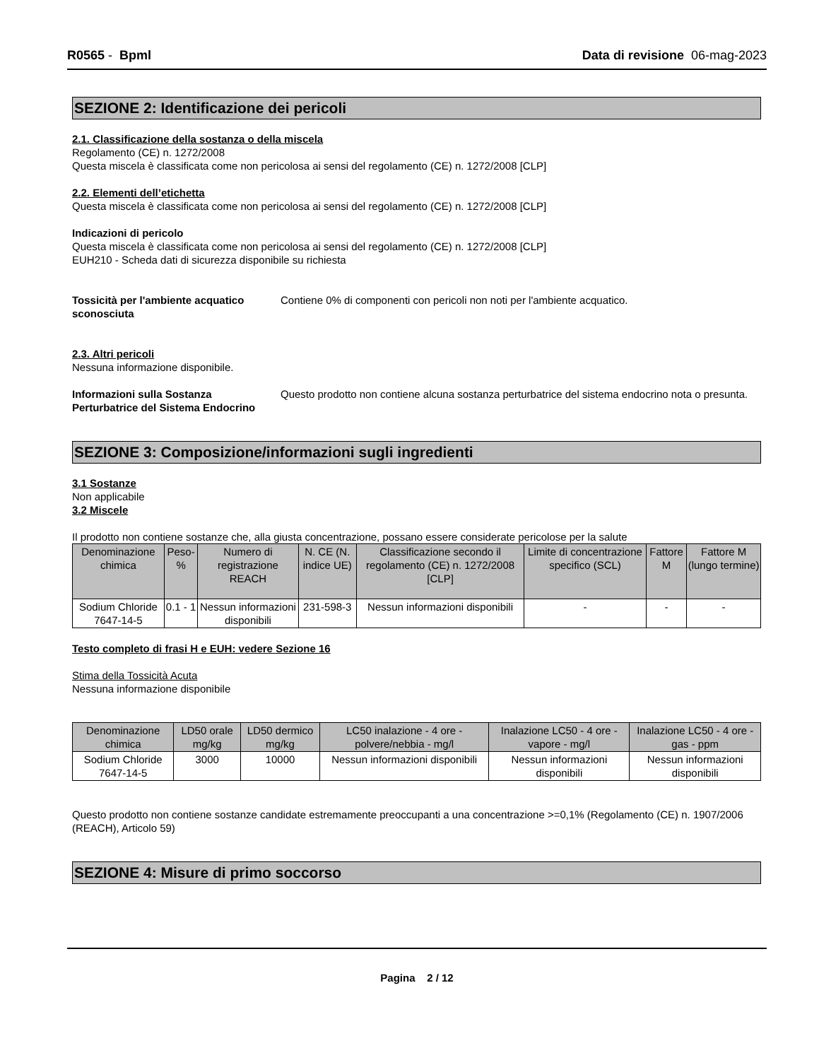R0565 - Bpml Data di revisione 06-mag-2023
SEZIONE 2: Identificazione dei pericoli
2.1. Classificazione della sostanza o della miscela
Regolamento (CE) n. 1272/2008
Questa miscela è classificata come non pericolosa ai sensi del regolamento (CE) n. 1272/2008 [CLP]
2.2. Elementi dell’etichetta
Questa miscela è classificata come non pericolosa ai sensi del regolamento (CE) n. 1272/2008 [CLP]
Indicazioni di pericolo
Questa miscela è classificata come non pericolosa ai sensi del regolamento (CE) n. 1272/2008 [CLP]
EUH210 - Scheda dati di sicurezza disponibile su richiesta
Tossicità per l'ambiente acquatico sconosciuta Contiene 0% di componenti con pericoli non noti per l'ambiente acquatico.
2.3. Altri pericoli
Nessuna informazione disponibile.
Informazioni sulla Sostanza Perturbatrice del Sistema Endocrino Questo prodotto non contiene alcuna sostanza perturbatrice del sistema endocrino nota o presunta.
SEZIONE 3: Composizione/informazioni sugli ingredienti
3.1 Sostanze
Non applicabile
3.2 Miscele
Il prodotto non contiene sostanze che, alla giusta concentrazione, possano essere considerate pericolose per la salute
| Denominazione chimica | Peso-% | Numero di registrazione REACH | N. CE (N. indice UE) | Classificazione secondo il regolamento (CE) n. 1272/2008 [CLP] | Limite di concentrazione specifico (SCL) | Fattore M | Fattore M (lungo termine) |
| --- | --- | --- | --- | --- | --- | --- | --- |
| Sodium Chloride 7647-14-5 | 0.1 - 1 | Nessun informazioni disponibili | 231-598-3 | Nessun informazioni disponibili | - | - | - |
Testo completo di frasi H e EUH: vedere Sezione 16
Stima della Tossicità Acuta
Nessuna informazione disponibile
| Denominazione chimica | LD50 orale mg/kg | LD50 dermico mg/kg | LC50 inalazione - 4 ore - polvere/nebbia - mg/l | Inalazione LC50 - 4 ore - vapore - mg/l | Inalazione LC50 - 4 ore - gas - ppm |
| --- | --- | --- | --- | --- | --- |
| Sodium Chloride 7647-14-5 | 3000 | 10000 | Nessun informazioni disponibili | Nessun informazioni disponibili | Nessun informazioni disponibili |
Questo prodotto non contiene sostanze candidate estremamente preoccupanti a una concentrazione >=0,1% (Regolamento (CE) n. 1907/2006 (REACH), Articolo 59)
SEZIONE 4: Misure di primo soccorso
Pagina 2 / 12